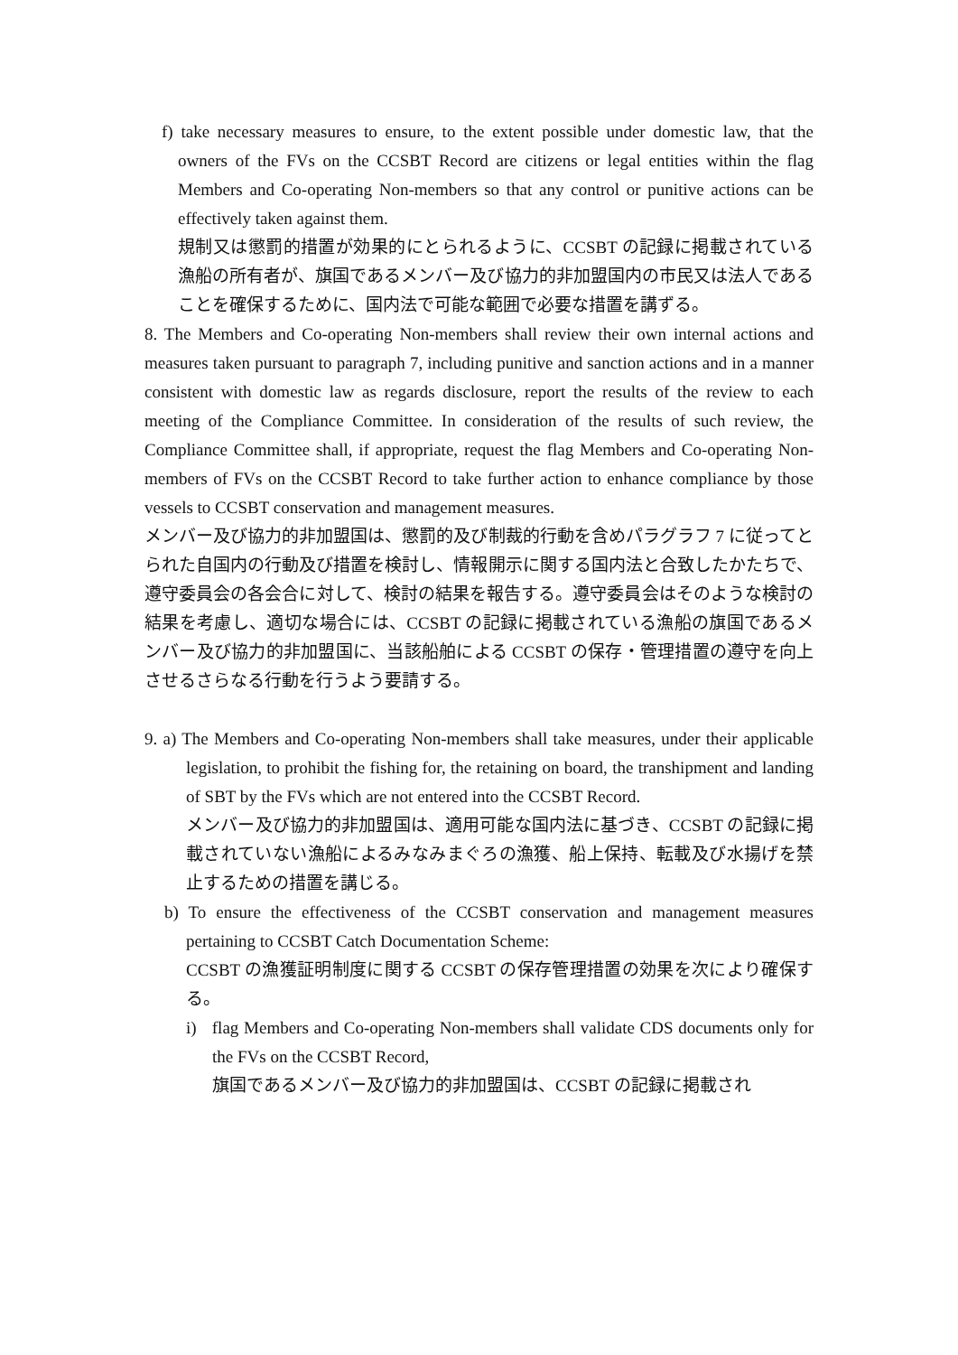f) take necessary measures to ensure, to the extent possible under domestic law, that the owners of the FVs on the CCSBT Record are citizens or legal entities within the flag Members and Co-operating Non-members so that any control or punitive actions can be effectively taken against them.
規制又は懲罰的措置が効果的にとられるように、CCSBT の記録に掲載されている漁船の所有者が、旗国であるメンバー及び協力的非加盟国内の市民又は法人であることを確保するために、国内法で可能な範囲で必要な措置を講ずる。
8. The Members and Co-operating Non-members shall review their own internal actions and measures taken pursuant to paragraph 7, including punitive and sanction actions and in a manner consistent with domestic law as regards disclosure, report the results of the review to each meeting of the Compliance Committee. In consideration of the results of such review, the Compliance Committee shall, if appropriate, request the flag Members and Co-operating Non-members of FVs on the CCSBT Record to take further action to enhance compliance by those vessels to CCSBT conservation and management measures.
メンバー及び協力的非加盟国は、懲罰的及び制裁的行動を含めパラグラフ 7 に従ってとられた自国内の行動及び措置を検討し、情報開示に関する国内法と合致したかたちで、遵守委員会の各会合に対して、検討の結果を報告する。遵守委員会はそのような検討の結果を考慮し、適切な場合には、CCSBT の記録に掲載されている漁船の旗国であるメンバー及び協力的非加盟国に、当該船舶による CCSBT の保存・管理措置の遵守を向上させるさらなる行動を行うよう要請する。
9. a) The Members and Co-operating Non-members shall take measures, under their applicable legislation, to prohibit the fishing for, the retaining on board, the transhipment and landing of SBT by the FVs which are not entered into the CCSBT Record.
メンバー及び協力的非加盟国は、適用可能な国内法に基づき、CCSBT の記録に掲載されていない漁船によるみなみまぐろの漁獲、船上保持、転載及び水揚げを禁止するための措置を講じる。
b) To ensure the effectiveness of the CCSBT conservation and management measures pertaining to CCSBT Catch Documentation Scheme:
CCSBT の漁獲証明制度に関する CCSBT の保存管理措置の効果を次により確保する。
i) flag Members and Co-operating Non-members shall validate CDS documents only for the FVs on the CCSBT Record,
旗国であるメンバー及び協力的非加盟国は、CCSBT の記録に掲載され